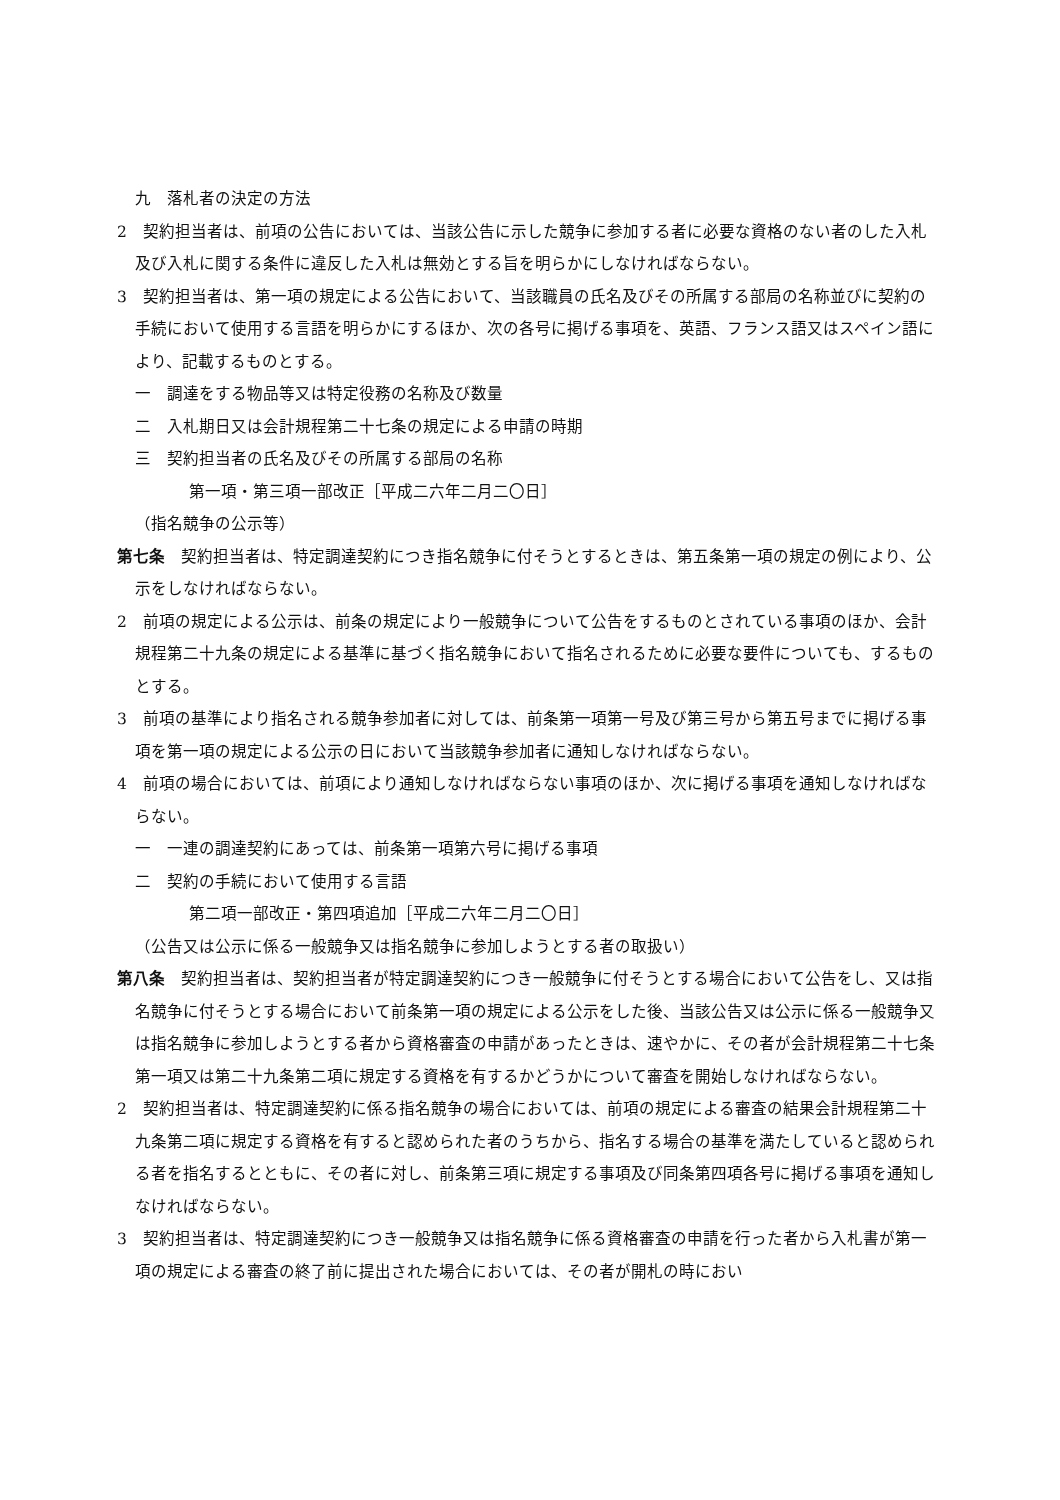九　落札者の決定の方法
2　契約担当者は、前項の公告においては、当該公告に示した競争に参加する者に必要な資格のない者のした入札及び入札に関する条件に違反した入札は無効とする旨を明らかにしなければならない。
3　契約担当者は、第一項の規定による公告において、当該職員の氏名及びその所属する部局の名称並びに契約の手続において使用する言語を明らかにするほか、次の各号に掲げる事項を、英語、フランス語又はスペイン語により、記載するものとする。
一　調達をする物品等又は特定役務の名称及び数量
二　入札期日又は会計規程第二十七条の規定による申請の時期
三　契約担当者の氏名及びその所属する部局の名称
第一項・第三項一部改正［平成二六年二月二〇日］
（指名競争の公示等）
第七条　契約担当者は、特定調達契約につき指名競争に付そうとするときは、第五条第一項の規定の例により、公示をしなければならない。
2　前項の規定による公示は、前条の規定により一般競争について公告をするものとされている事項のほか、会計規程第二十九条の規定による基準に基づく指名競争において指名されるために必要な要件についても、するものとする。
3　前項の基準により指名される競争参加者に対しては、前条第一項第一号及び第三号から第五号までに掲げる事項を第一項の規定による公示の日において当該競争参加者に通知しなければならない。
4　前項の場合においては、前項により通知しなければならない事項のほか、次に掲げる事項を通知しなければならない。
一　一連の調達契約にあっては、前条第一項第六号に掲げる事項
二　契約の手続において使用する言語
第二項一部改正・第四項追加［平成二六年二月二〇日］
（公告又は公示に係る一般競争又は指名競争に参加しようとする者の取扱い）
第八条　契約担当者は、契約担当者が特定調達契約につき一般競争に付そうとする場合において公告をし、又は指名競争に付そうとする場合において前条第一項の規定による公示をした後、当該公告又は公示に係る一般競争又は指名競争に参加しようとする者から資格審査の申請があったときは、速やかに、その者が会計規程第二十七条第一項又は第二十九条第二項に規定する資格を有するかどうかについて審査を開始しなければならない。
2　契約担当者は、特定調達契約に係る指名競争の場合においては、前項の規定による審査の結果会計規程第二十九条第二項に規定する資格を有すると認められた者のうちから、指名する場合の基準を満たしていると認められる者を指名するとともに、その者に対し、前条第三項に規定する事項及び同条第四項各号に掲げる事項を通知しなければならない。
3　契約担当者は、特定調達契約につき一般競争又は指名競争に係る資格審査の申請を行った者から入札書が第一項の規定による審査の終了前に提出された場合においては、その者が開札の時におい